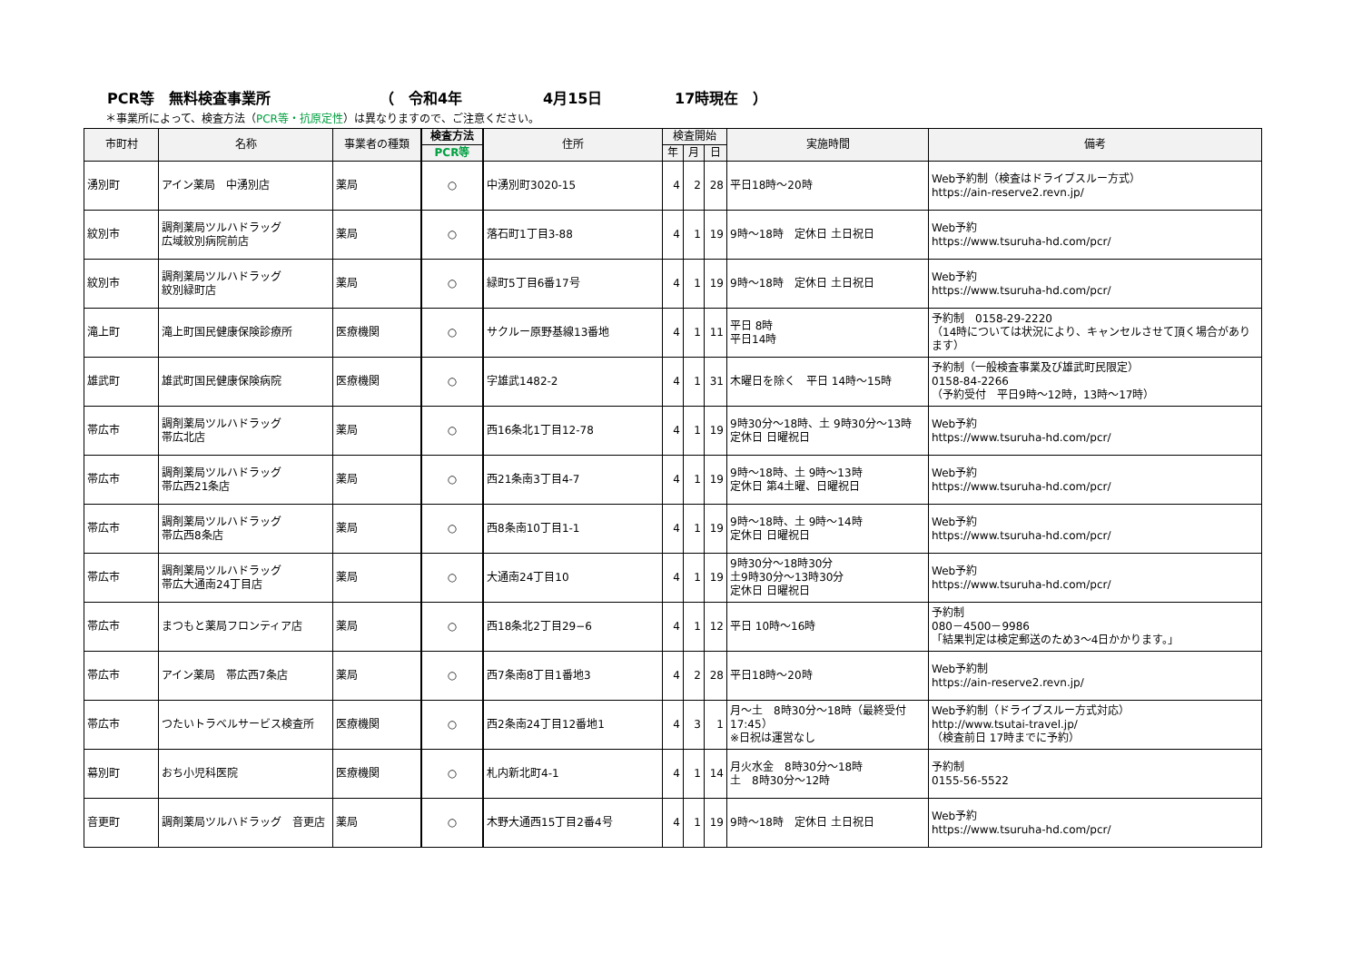PCR等　無料検査事業所 （　令和4年 4月15日 17時現在　）
＊事業所によって、検査方法（PCR等・抗原定性）は異なりますので、ご注意ください。
| 市町村 | 名称 | 事業者の種類 | 検査方法 | 住所 | 検査開始 | | | 実施時間 | 備考 |
| --- | --- | --- | --- | --- | --- | --- | --- | --- | --- |
| | | | PCR等 | | 年 | 月 | 日 | | |
| 湧別町 | アイン薬局 中湧別店 | 薬局 | ○ | 中湧別町3020-15 | 4 | 2 | 28 | 平日18時～20時 | Web予約制（検査はドライブスルー方式） https://ain-reserve2.revn.jp/ |
| 紋別市 | 調剤薬局ツルハドラッグ 広域紋別病院前店 | 薬局 | ○ | 落石町1丁目3-88 | 4 | 1 | 19 | 9時～18時 定休日 土日祝日 | Web予約 https://www.tsuruha-hd.com/pcr/ |
| 紋別市 | 調剤薬局ツルハドラッグ 紋別緑町店 | 薬局 | ○ | 緑町5丁目6番17号 | 4 | 1 | 19 | 9時～18時 定休日 土日祝日 | Web予約 https://www.tsuruha-hd.com/pcr/ |
| 滝上町 | 滝上町国民健康保険診療所 | 医療機関 | ○ | サクルー原野基線13番地 | 4 | 1 | 11 | 平日 8時 平日14時 | 予約制 0158-29-2220 （14時については状況により、キャンセルさせて頂く場合があります） |
| 雄武町 | 雄武町国民健康保険病院 | 医療機関 | ○ | 字雄武1482-2 | 4 | 1 | 31 | 木曜日を除く 平日 14時～15時 | 予約制（一般検査事業及び雄武町民限定） 0158-84-2266 （予約受付 平日9時～12時，13時～17時） |
| 帯広市 | 調剤薬局ツルハドラッグ 帯広北店 | 薬局 | ○ | 西16条北1丁目12-78 | 4 | 1 | 19 | 9時30分～18時、土 9時30分～13時 定休日 日曜祝日 | Web予約 https://www.tsuruha-hd.com/pcr/ |
| 帯広市 | 調剤薬局ツルハドラッグ 帯広西21条店 | 薬局 | ○ | 西21条南3丁目4-7 | 4 | 1 | 19 | 9時～18時、土 9時～13時 定休日 第4土曜、日曜祝日 | Web予約 https://www.tsuruha-hd.com/pcr/ |
| 帯広市 | 調剤薬局ツルハドラッグ 帯広西8条店 | 薬局 | ○ | 西8条南10丁目1-1 | 4 | 1 | 19 | 9時～18時、土 9時～14時 定休日 日曜祝日 | Web予約 https://www.tsuruha-hd.com/pcr/ |
| 帯広市 | 調剤薬局ツルハドラッグ 帯広大通南24丁目店 | 薬局 | ○ | 大通南24丁目10 | 4 | 1 | 19 | 9時30分～18時30分 土9時30分～13時30分 定休日 日曜祝日 | Web予約 https://www.tsuruha-hd.com/pcr/ |
| 帯広市 | まつもと薬局フロンティア店 | 薬局 | ○ | 西18条北2丁目29−6 | 4 | 1 | 12 | 平日 10時～16時 | 予約制 080－4500－9986 「結果判定は検定郵送のため3～4日かかります。」 |
| 帯広市 | アイン薬局 帯広西7条店 | 薬局 | ○ | 西7条南8丁目1番地3 | 4 | 2 | 28 | 平日18時～20時 | Web予約制 https://ain-reserve2.revn.jp/ |
| 帯広市 | つたいトラベルサービス検査所 | 医療機関 | ○ | 西2条南24丁目12番地1 | 4 | 3 | 1 | 月～土 8時30分～18時（最終受付17:45） ※日祝は運営なし | Web予約制（ドライブスルー方式対応） http://www.tsutai-travel.jp/ （検査前日 17時までに予約） |
| 幕別町 | おち小児科医院 | 医療機関 | ○ | 札内新北町4-1 | 4 | 1 | 14 | 月火水金 8時30分～18時 土 8時30分～12時 | 予約制 0155-56-5522 |
| 音更町 | 調剤薬局ツルハドラッグ 音更店 | 薬局 | ○ | 木野大通西15丁目2番4号 | 4 | 1 | 19 | 9時～18時 定休日 土日祝日 | Web予約 https://www.tsuruha-hd.com/pcr/ |